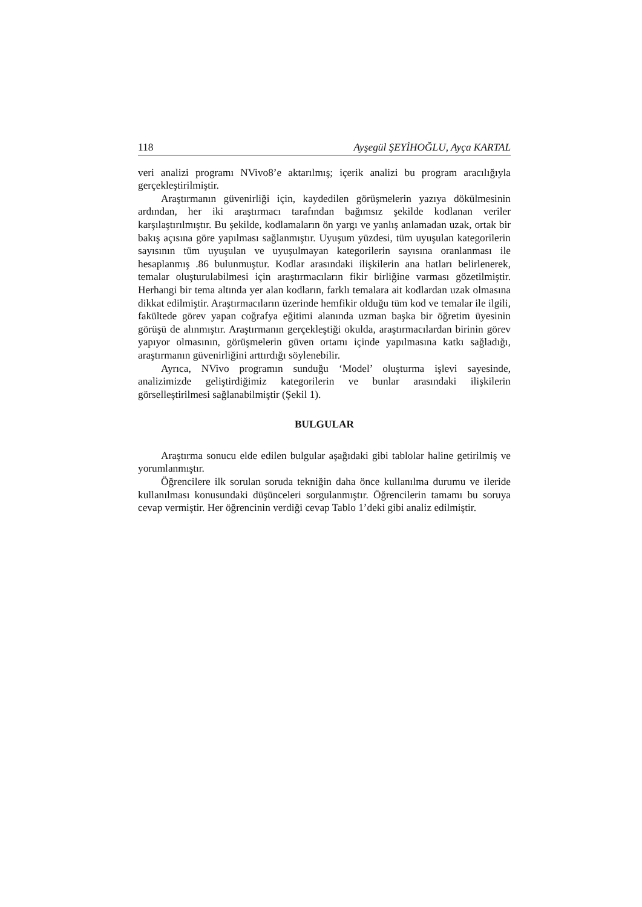118 Ayşegül ŞEYİHOĞLU, Ayça KARTAL
veri analizi programı NVivo8’e aktarılmış; içerik analizi bu program aracılığıyla gerçekleştirilmiştir.
Araştırmanın güvenirliği için, kaydedilen görüşmelerin yazıya dökülmesinin ardından, her iki araştırmacı tarafından bağımsız şekilde kodlanan veriler karşılaştırılmıştır. Bu şekilde, kodlamaların ön yargı ve yanlış anlamadan uzak, ortak bir bakış açısına göre yapılması sağlanmıştır. Uyuşum yüzdesi, tüm uyuşulan kategorilerin sayısının tüm uyuşulan ve uyuşulmayan kategorilerin sayısına oranlanması ile hesaplanmış .86 bulunmuştur. Kodlar arasındaki ilişkilerin ana hatları belirlenerek, temalar oluşturulabilmesi için araştırmacıların fikir birliğine varması gözetilmiştir. Herhangi bir tema altında yer alan kodların, farklı temalara ait kodlardan uzak olmasına dikkat edilmiştir. Araştırmacıların üzerinde hemfikir olduğu tüm kod ve temalar ile ilgili, fakültede görev yapan coğrafya eğitimi alanında uzman başka bir öğretim üyesinin görüşü de alınmıştır. Araştırmanın gerçekleştiği okulda, araştırmacılardan birinin görev yapıyor olmasının, görüşmelerin güven ortamı içinde yapılmasına katkı sağladığı, araştırmanın güvenirliğini arttırdığı söylenebilir.
Ayrıca, NVivo programın sunduğu ‘Model’ oluşturma işlevi sayesinde, analizimizde geliştirdiğimiz kategorilerin ve bunlar arasındaki ilişkilerin görselleştirilmesi sağlanabilmiştir (Şekil 1).
BULGULAR
Araştırma sonucu elde edilen bulgular aşağıdaki gibi tablolar haline getirilmiş ve yorumlanmıştır.
Öğrencilere ilk sorulan soruda tekniğin daha önce kullanılma durumu ve ileride kullanılması konusundaki düşünceleri sorgulanmıştır. Öğrencilerin tamamı bu soruya cevap vermiştir. Her öğrencinin verdiği cevap Tablo 1’deki gibi analiz edilmiştir.